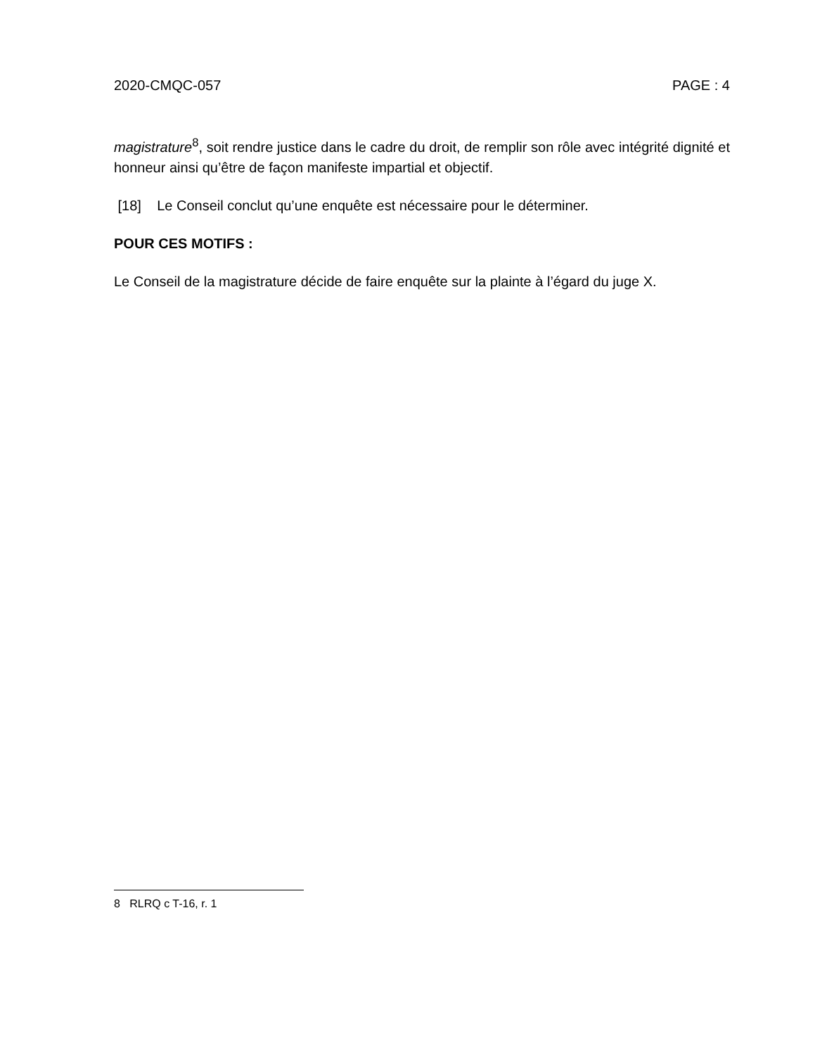2020-CMQC-057 PAGE : 4
magistrature<sup>8</sup>, soit rendre justice dans le cadre du droit, de remplir son rôle avec intégrité dignité et honneur ainsi qu’être de façon manifeste impartial et objectif.
[18] Le Conseil conclut qu’une enquête est nécessaire pour le déterminer.
POUR CES MOTIFS :
Le Conseil de la magistrature décide de faire enquête sur la plainte à l’égard du juge X.
8 RLRQ c T-16, r. 1